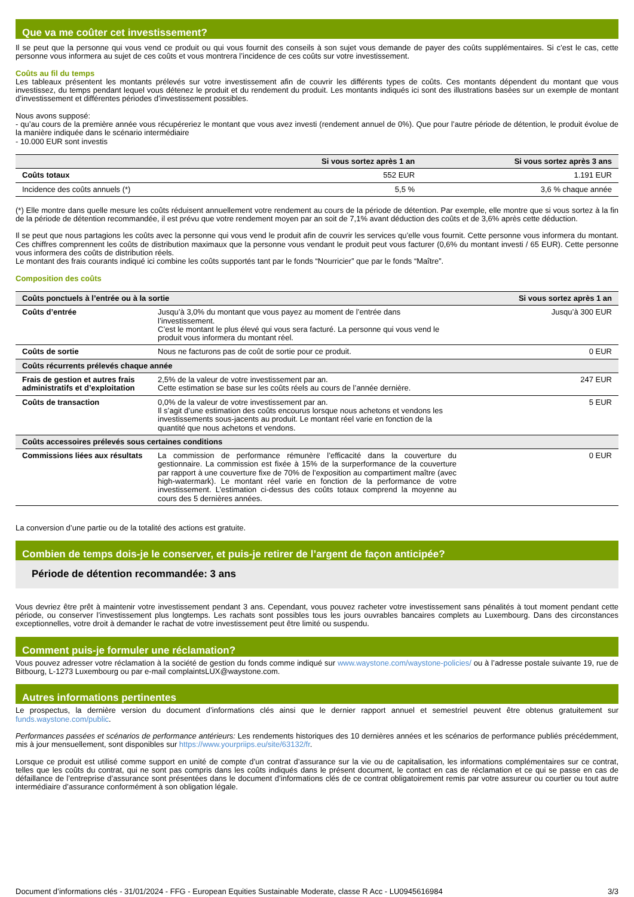Que va me coûter cet investissement?
Il se peut que la personne qui vous vend ce produit ou qui vous fournit des conseils à son sujet vous demande de payer des coûts supplémentaires. Si c’est le cas, cette personne vous informera au sujet de ces coûts et vous montrera l’incidence de ces coûts sur votre investissement.
Coûts au fil du temps
Les tableaux présentent les montants prélevés sur votre investissement afin de couvrir les différents types de coûts. Ces montants dépendent du montant que vous investissez, du temps pendant lequel vous détenez le produit et du rendement du produit. Les montants indiqués ici sont des illustrations basées sur un exemple de montant d’investissement et différentes périodes d’investissement possibles.
Nous avons supposé:
- qu’au cours de la première année vous récupéreriez le montant que vous avez investi (rendement annuel de 0%). Que pour l’autre période de détention, le produit évolue de la manière indiquée dans le scénario intermédiaire
- 10.000 EUR sont investis
| | Si vous sortez après 1 an | Si vous sortez après 3 ans |
| --- | --- | --- |
| Coûts totaux | 552 EUR | 1.191 EUR |
| Incidence des coûts annuels (*) | 5,5 % | 3,6 % chaque année |
(*) Elle montre dans quelle mesure les coûts réduisent annuellement votre rendement au cours de la période de détention. Par exemple, elle montre que si vous sortez à la fin de la période de détention recommandée, il est prévu que votre rendement moyen par an soit de 7,1% avant déduction des coûts et de 3,6% après cette déduction.
Il se peut que nous partagions les coûts avec la personne qui vous vend le produit afin de couvrir les services qu’elle vous fournit. Cette personne vous informera du montant. Ces chiffres comprennent les coûts de distribution maximaux que la personne vous vendant le produit peut vous facturer (0,6% du montant investi / 65 EUR). Cette personne vous informera des coûts de distribution réels.
Le montant des frais courants indiqué ici combine les coûts supportés tant par le fonds “Nourricier” que par le fonds “Maître”.
Composition des coûts
| Coûts ponctuels à l’entrée ou à la sortie | | Si vous sortez après 1 an |
| --- | --- | --- |
| Coûts d’entrée | Jusqu’à 3,0% du montant que vous payez au moment de l’entrée dans l’investissement. C’est le montant le plus élevé qui vous sera facturé. La personne qui vous vend le produit vous informera du montant réel. | Jusqu’à 300 EUR |
| Coûts de sortie | Nous ne facturons pas de coût de sortie pour ce produit. | 0 EUR |
| Coûts récurrents prélevés chaque année | | |
| Frais de gestion et autres frais administratifs et d’exploitation | 2,5% de la valeur de votre investissement par an. Cette estimation se base sur les coûts réels au cours de l’année dernière. | 247 EUR |
| Coûts de transaction | 0,0% de la valeur de votre investissement par an. Il s’agit d’une estimation des coûts encourus lorsque nous achetons et vendons les investissements sous-jacents au produit. Le montant réel varie en fonction de la quantité que nous achetons et vendons. | 5 EUR |
| Coûts accessoires prélevés sous certaines conditions | | |
| Commissions liées aux résultats | La commission de performance rémunère l’efficacité dans la couverture du gestionnaire. La commission est fixée à 15% de la surperformance de la couverture par rapport à une couverture fixe de 70% de l’exposition au compartiment maître (avec high-watermark). Le montant réel varie en fonction de la performance de votre investissement. L’estimation ci-dessus des coûts totaux comprend la moyenne au cours des 5 dernières années. | 0 EUR |
La conversion d’une partie ou de la totalité des actions est gratuite.
Combien de temps dois-je le conserver, et puis-je retirer de l’argent de façon anticipée?
Période de détention recommandée: 3 ans
Vous devriez être prêt à maintenir votre investissement pendant 3 ans. Cependant, vous pouvez racheter votre investissement sans pénalités à tout moment pendant cette période, ou conserver l’investissement plus longtemps. Les rachats sont possibles tous les jours ouvrables bancaires complets au Luxembourg. Dans des circonstances exceptionnelles, votre droit à demander le rachat de votre investissement peut être limité ou suspendu.
Comment puis-je formuler une réclamation?
Vous pouvez adresser votre réclamation à la société de gestion du fonds comme indiqué sur www.waystone.com/waystone-policies/ ou à l’adresse postale suivante 19, rue de Bitbourg, L-1273 Luxembourg ou par e-mail complaintsLUX@waystone.com.
Autres informations pertinentes
Le prospectus, la dernière version du document d’informations clés ainsi que le dernier rapport annuel et semestriel peuvent être obtenus gratuitement sur funds.waystone.com/public.
Performances passées et scénarios de performance antérieurs: Les rendements historiques des 10 dernières années et les scénarios de performance publiés précédemment, mis à jour mensuellement, sont disponibles sur https://www.yourpriips.eu/site/63132/fr.
Lorsque ce produit est utilisé comme support en unité de compte d’un contrat d’assurance sur la vie ou de capitalisation, les informations complémentaires sur ce contrat, telles que les coûts du contrat, qui ne sont pas compris dans les coûts indiqués dans le présent document, le contact en cas de réclamation et ce qui se passe en cas de défaillance de l’entreprise d’assurance sont présentées dans le document d’informations clés de ce contrat obligatoirement remis par votre assureur ou courtier ou tout autre intermédiaire d’assurance conformément à son obligation légale.
Document d’informations clés - 31/01/2024 - FFG - European Equities Sustainable Moderate, classe R Acc - LU0945616984 3/3